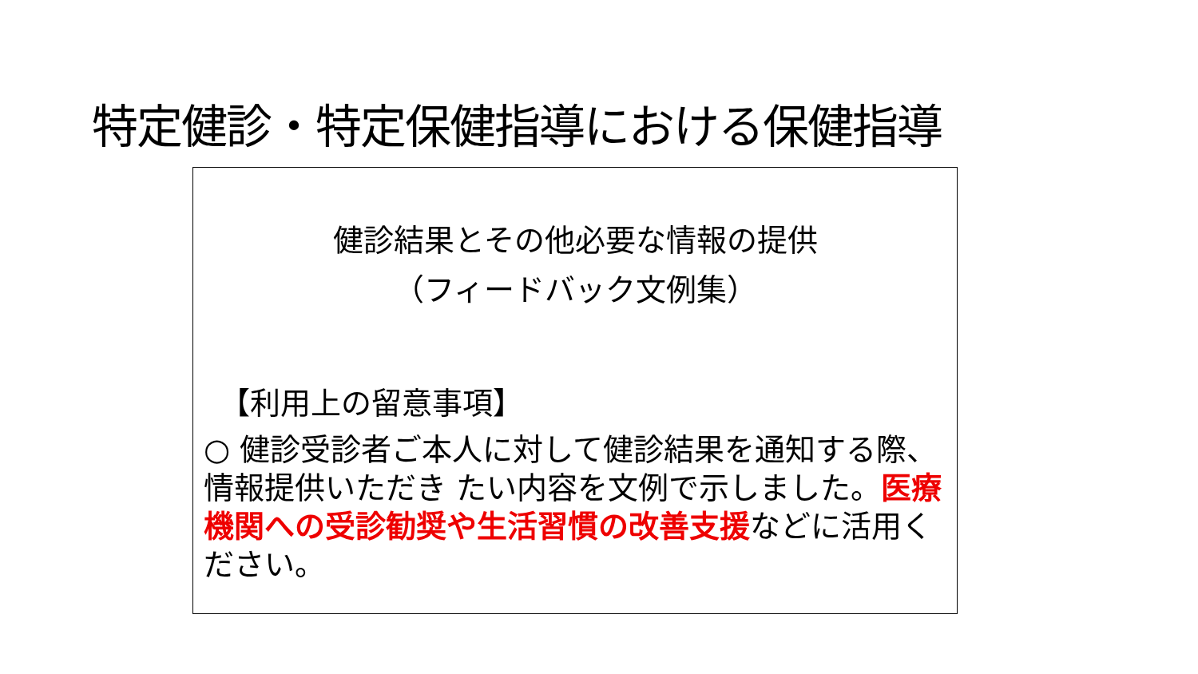特定健診・特定保健指導における保健指導
健診結果とその他必要な情報の提供
（フィードバック文例集）
【利用上の留意事項】
○ 健診受診者ご本人に対して健診結果を通知する際、情報提供いただき たい内容を文例で示しました。医療機関への受診勧奨や生活習慣の改善支援などに活用ください。